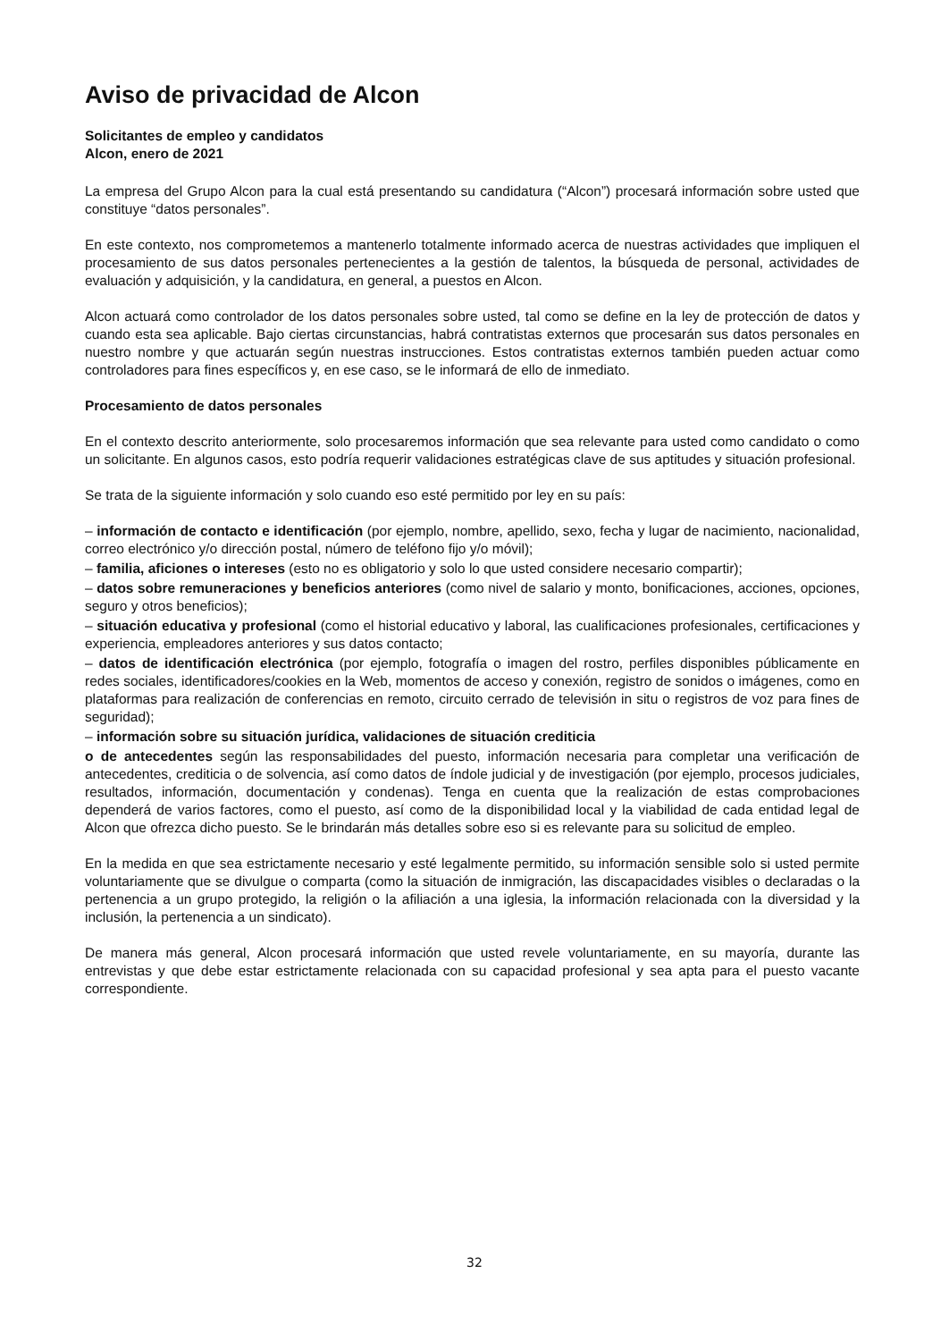Aviso de privacidad de Alcon
Solicitantes de empleo y candidatos
Alcon, enero de 2021
La empresa del Grupo Alcon para la cual está presentando su candidatura (“Alcon”) procesará información sobre usted que constituye “datos personales”.
En este contexto, nos comprometemos a mantenerlo totalmente informado acerca de nuestras actividades que impliquen el procesamiento de sus datos personales pertenecientes a la gestión de talentos, la búsqueda de personal, actividades de evaluación y adquisición, y la candidatura, en general, a puestos en Alcon.
Alcon actuará como controlador de los datos personales sobre usted, tal como se define en la ley de protección de datos y cuando esta sea aplicable. Bajo ciertas circunstancias, habrá contratistas externos que procesarán sus datos personales en nuestro nombre y que actuarán según nuestras instrucciones. Estos contratistas externos también pueden actuar como controladores para fines específicos y, en ese caso, se le informará de ello de inmediato.
Procesamiento de datos personales
En el contexto descrito anteriormente, solo procesaremos información que sea relevante para usted como candidato o como un solicitante. En algunos casos, esto podría requerir validaciones estratégicas clave de sus aptitudes y situación profesional.
Se trata de la siguiente información y solo cuando eso esté permitido por ley en su país:
– información de contacto e identificación (por ejemplo, nombre, apellido, sexo, fecha y lugar de nacimiento, nacionalidad, correo electrónico y/o dirección postal, número de teléfono fijo y/o móvil);
– familia, aficiones o intereses (esto no es obligatorio y solo lo que usted considere necesario compartir);
– datos sobre remuneraciones y beneficios anteriores (como nivel de salario y monto, bonificaciones, acciones, opciones, seguro y otros beneficios);
– situación educativa y profesional (como el historial educativo y laboral, las cualificaciones profesionales, certificaciones y experiencia, empleadores anteriores y sus datos contacto;
– datos de identificación electrónica (por ejemplo, fotografía o imagen del rostro, perfiles disponibles públicamente en redes sociales, identificadores/cookies en la Web, momentos de acceso y conexión, registro de sonidos o imágenes, como en plataformas para realización de conferencias en remoto, circuito cerrado de televisión in situ o registros de voz para fines de seguridad);
– información sobre su situación jurídica, validaciones de situación crediticia
o de antecedentes según las responsabilidades del puesto, información necesaria para completar una verificación de antecedentes, crediticia o de solvencia, así como datos de índole judicial y de investigación (por ejemplo, procesos judiciales, resultados, información, documentación y condenas). Tenga en cuenta que la realización de estas comprobaciones dependerá de varios factores, como el puesto, así como de la disponibilidad local y la viabilidad de cada entidad legal de Alcon que ofrezca dicho puesto. Se le brindarán más detalles sobre eso si es relevante para su solicitud de empleo.
En la medida en que sea estrictamente necesario y esté legalmente permitido, su información sensible solo si usted permite voluntariamente que se divulgue o comparta (como la situación de inmigración, las discapacidades visibles o declaradas o la pertenencia a un grupo protegido, la religión o la afiliación a una iglesia, la información relacionada con la diversidad y la inclusión, la pertenencia a un sindicato).
De manera más general, Alcon procesará información que usted revele voluntariamente, en su mayoría, durante las entrevistas y que debe estar estrictamente relacionada con su capacidad profesional y sea apta para el puesto vacante correspondiente.
32